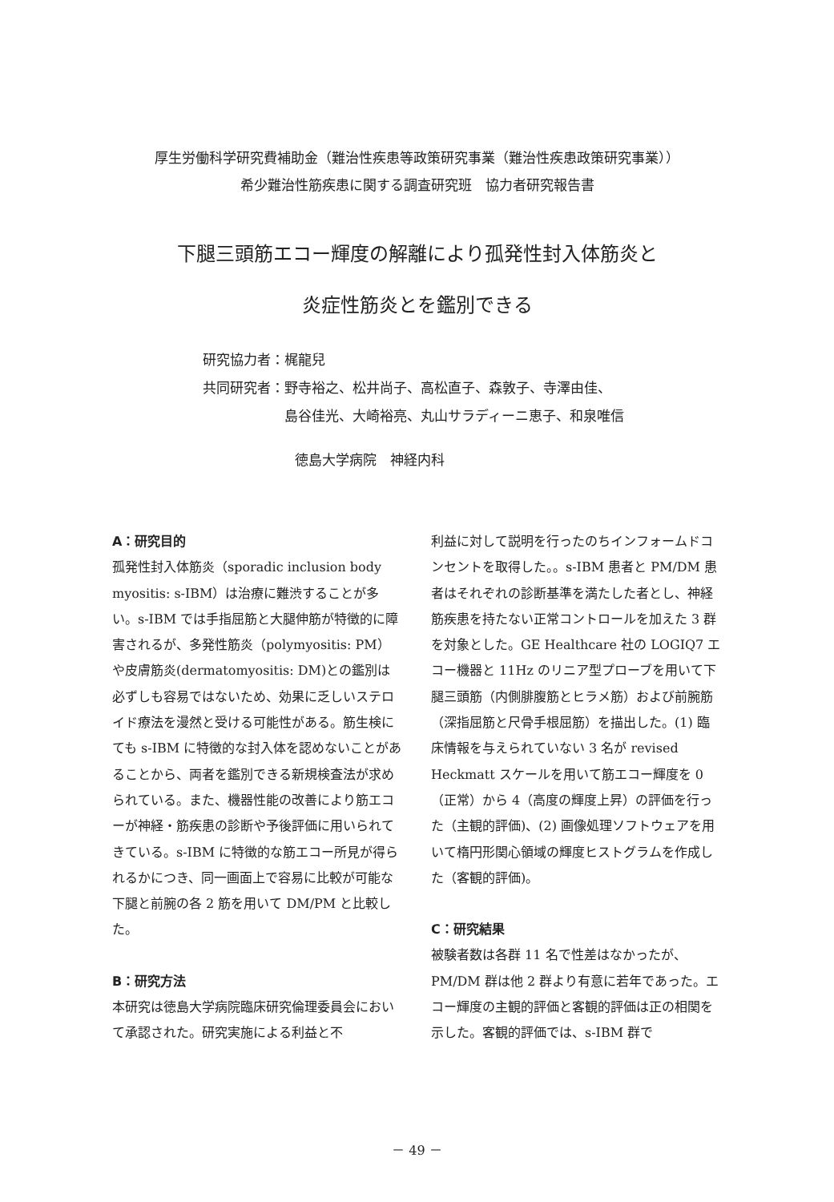厚生労働科学研究費補助金（難治性疾患等政策研究事業（難治性疾患政策研究事業））
希少難治性筋疾患に関する調査研究班　協力者研究報告書
下腿三頭筋エコー輝度の解離により孤発性封入体筋炎と
炎症性筋炎とを鑑別できる
研究協力者：梶龍兒
共同研究者：野寺裕之、松井尚子、高松直子、森敦子、寺澤由佳、
　　　　　　島谷佳光、大崎裕亮、丸山サラディーニ恵子、和泉唯信
徳島大学病院　神経内科
A：研究目的
孤発性封入体筋炎（sporadic inclusion body myositis: s-IBM）は治療に難渋することが多い。s-IBM では手指屈筋と大腿伸筋が特徴的に障害されるが、多発性筋炎（polymyositis: PM）や皮膚筋炎(dermatomyositis: DM)との鑑別は必ずしも容易ではないため、効果に乏しいステロイド療法を漫然と受ける可能性がある。筋生検にても s-IBM に特徴的な封入体を認めないことがあることから、両者を鑑別できる新規検査法が求められている。また、機器性能の改善により筋エコーが神経・筋疾患の診断や予後評価に用いられてきている。s-IBM に特徴的な筋エコー所見が得られるかにつき、同一画面上で容易に比較が可能な下腿と前腕の各 2 筋を用いて DM/PM と比較した。
B：研究方法
本研究は徳島大学病院臨床研究倫理委員会において承認された。研究実施による利益と不
利益に対して説明を行ったのちインフォームドコンセントを取得した。。s-IBM 患者と PM/DM 患者はそれぞれの診断基準を満たした者とし、神経筋疾患を持たない正常コントロールを加えた 3 群を対象とした。GE Healthcare 社の LOGIQ7 エコー機器と 11Hz のリニア型プローブを用いて下腿三頭筋（内側腓腹筋とヒラメ筋）および前腕筋（深指屈筋と尺骨手根屈筋）を描出した。(1) 臨床情報を与えられていない 3 名が revised Heckmatt スケールを用いて筋エコー輝度を 0（正常）から 4（高度の輝度上昇）の評価を行った（主観的評価)、(2) 画像処理ソフトウェアを用いて楕円形関心領域の輝度ヒストグラムを作成した（客観的評価)。
C：研究結果
被験者数は各群 11 名で性差はなかったが、PM/DM 群は他 2 群より有意に若年であった。エコー輝度の主観的評価と客観的評価は正の相関を示した。客観的評価では、s-IBM 群で
－ 49 －